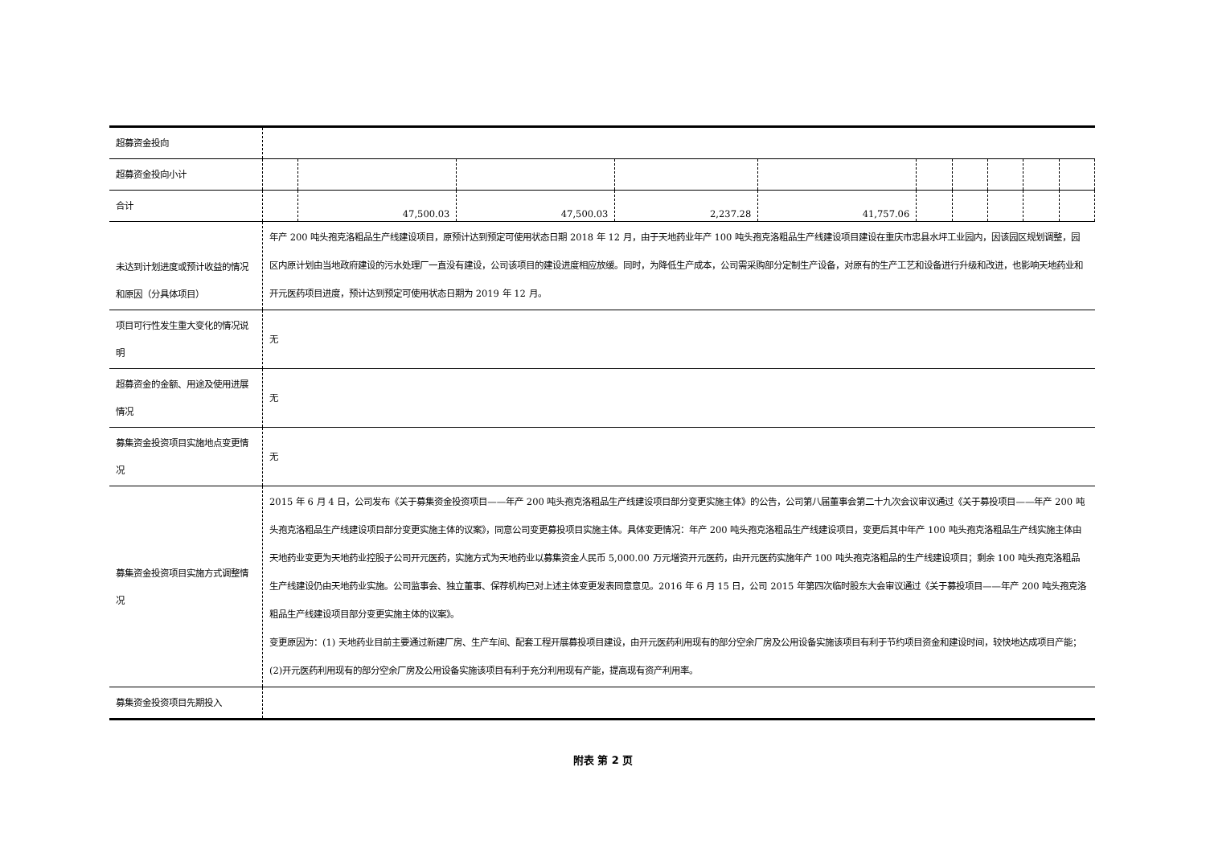| 超募资金投向 | | | | | | | | | | |
| 超募资金投向小计 | | | | | | | | | | |
| 合计 | | 47,500.03 | 47,500.03 | 2,237.28 | 41,757.06 | | | | | |
| 未达到计划进度或预计收益的情况和原因（分具体项目） | 年产 200 吨头孢克洛粗品生产线建设项目，原预计达到预定可使用状态日期 2018 年 12 月，由于天地药业年产 100 吨头孢克洛粗品生产线建设项目建设在重庆市忠县水坪工业园内，因该园区规划调整，园区内原计划由当地政府建设的污水处理厂一直没有建设，公司该项目的建设进度相应放缓。同时，为降低生产成本，公司需采购部分定制生产设备，对原有的生产工艺和设备进行升级和改进，也影响天地药业和开元医药项目进度，预计达到预定可使用状态日期为 2019 年 12 月。 | | | | | | | | | |
| 项目可行性发生重大变化的情况说明 | 无 | | | | | | | | | |
| 超募资金的金额、用途及使用进展情况 | 无 | | | | | | | | | |
| 募集资金投资项目实施地点变更情况 | 无 | | | | | | | | | |
| 募集资金投资项目实施方式调整情况 | 2015 年 6 月 4 日，公司发布《关于募集资金投资项目——年产 200 吨头孢克洛粗品生产线建设项目部分变更实施主体》的公告，公司第八届董事会第二十九次会议审议通过《关于募投项目——年产 200 吨头孢克洛粗品生产线建设项目部分变更实施主体的议案》，同意公司变更募投项目实施主体。具体变更情况：年产 200 吨头孢克洛粗品生产线建设项目，变更后其中年产 100 吨头孢克洛粗品生产线实施主体由天地药业变更为天地药业控股子公司开元医药，实施方式为天地药业以募集资金人民币 5,000.00 万元增资开元医药，由开元医药实施年产 100 吨头孢克洛粗品的生产线建设项目；剩余 100 吨头孢克洛粗品生产线建设仍由天地药业实施。公司监事会、独立董事、保荐机构已对上述主体变更发表同意意见。2016 年 6 月 15 日，公司 2015 年第四次临时股东大会审议通过《关于募投项目——年产 200 吨头孢克洛粗品生产线建设项目部分变更实施主体的议案》。 变更原因为：(1) 天地药业目前主要通过新建厂房、生产车间、配套工程开展募投项目建设，由开元医药利用现有的部分空余厂房及公用设备实施该项目有利于节约项目资金和建设时间，较快地达成项目产能；(2)开元医药利用现有的部分空余厂房及公用设备实施该项目有利于充分利用现有产能，提高现有资产利用率。 | | | | | | | | | |
| 募集资金投资项目先期投入 | | | | | | | | | | |
附表 第 2 页